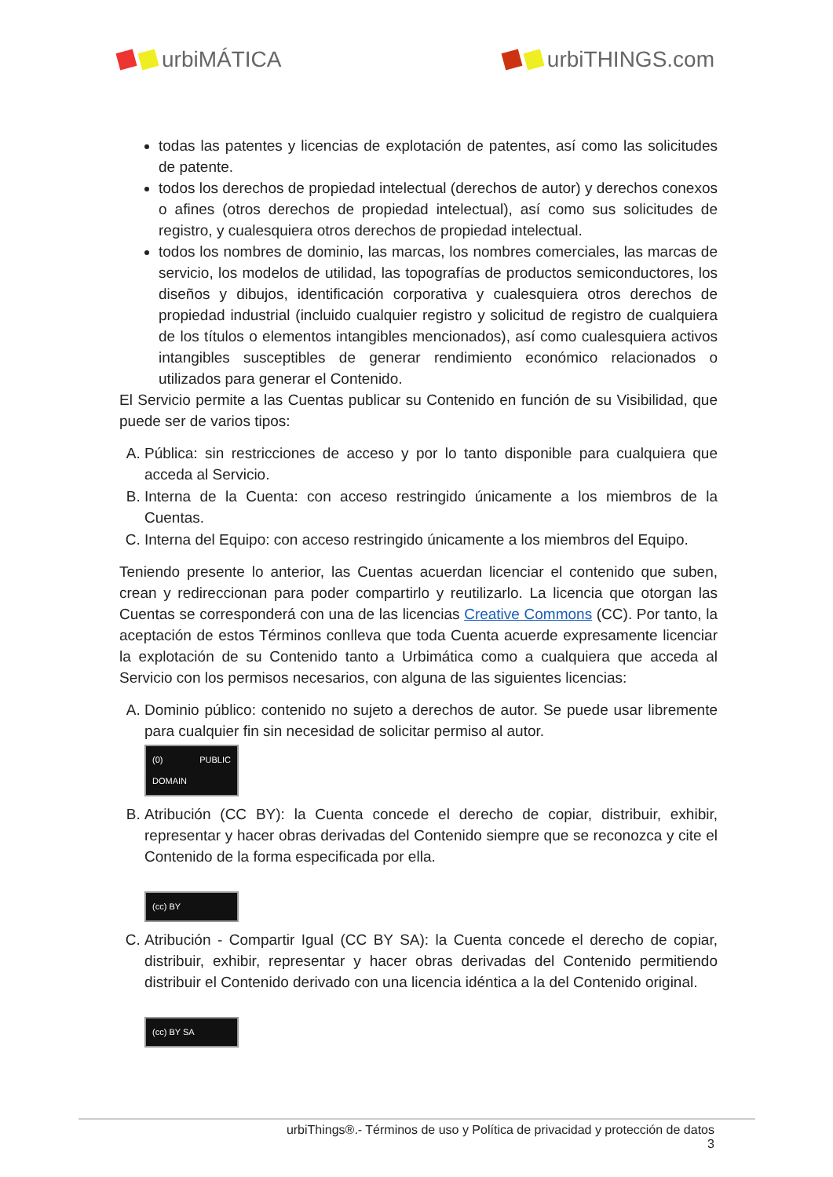urbiMÁTICA urbiTHINGS.com
todas las patentes y licencias de explotación de patentes, así como las solicitudes de patente.
todos los derechos de propiedad intelectual (derechos de autor) y derechos conexos o afines (otros derechos de propiedad intelectual), así como sus solicitudes de registro, y cualesquiera otros derechos de propiedad intelectual.
todos los nombres de dominio, las marcas, los nombres comerciales, las marcas de servicio, los modelos de utilidad, las topografías de productos semiconductores, los diseños y dibujos, identificación corporativa y cualesquiera otros derechos de propiedad industrial (incluido cualquier registro y solicitud de registro de cualquiera de los títulos o elementos intangibles mencionados), así como cualesquiera activos intangibles susceptibles de generar rendimiento económico relacionados o utilizados para generar el Contenido.
El Servicio permite a las Cuentas publicar su Contenido en función de su Visibilidad, que puede ser de varios tipos:
A. Pública: sin restricciones de acceso y por lo tanto disponible para cualquiera que acceda al Servicio.
B. Interna de la Cuenta: con acceso restringido únicamente a los miembros de la Cuentas.
C. Interna del Equipo: con acceso restringido únicamente a los miembros del Equipo.
Teniendo presente lo anterior, las Cuentas acuerdan licenciar el contenido que suben, crean y redireccionan para poder compartirlo y reutilizarlo. La licencia que otorgan las Cuentas se corresponderá con una de las licencias Creative Commons (CC). Por tanto, la aceptación de estos Términos conlleva que toda Cuenta acuerde expresamente licenciar la explotación de su Contenido tanto a Urbimática como a cualquiera que acceda al Servicio con los permisos necesarios, con alguna de las siguientes licencias:
A. Dominio público: contenido no sujeto a derechos de autor. Se puede usar libremente para cualquier fin sin necesidad de solicitar permiso al autor.
(0) PUBLIC DOMAIN
B. Atribución (CC BY): la Cuenta concede el derecho de copiar, distribuir, exhibir, representar y hacer obras derivadas del Contenido siempre que se reconozca y cite el Contenido de la forma especificada por ella.
(cc) BY
C. Atribución - Compartir Igual (CC BY SA): la Cuenta concede el derecho de copiar, distribuir, exhibir, representar y hacer obras derivadas del Contenido permitiendo distribuir el Contenido derivado con una licencia idéntica a la del Contenido original.
(cc) BY SA
urbiThings®.- Términos de uso y Política de privacidad y protección de datos
3